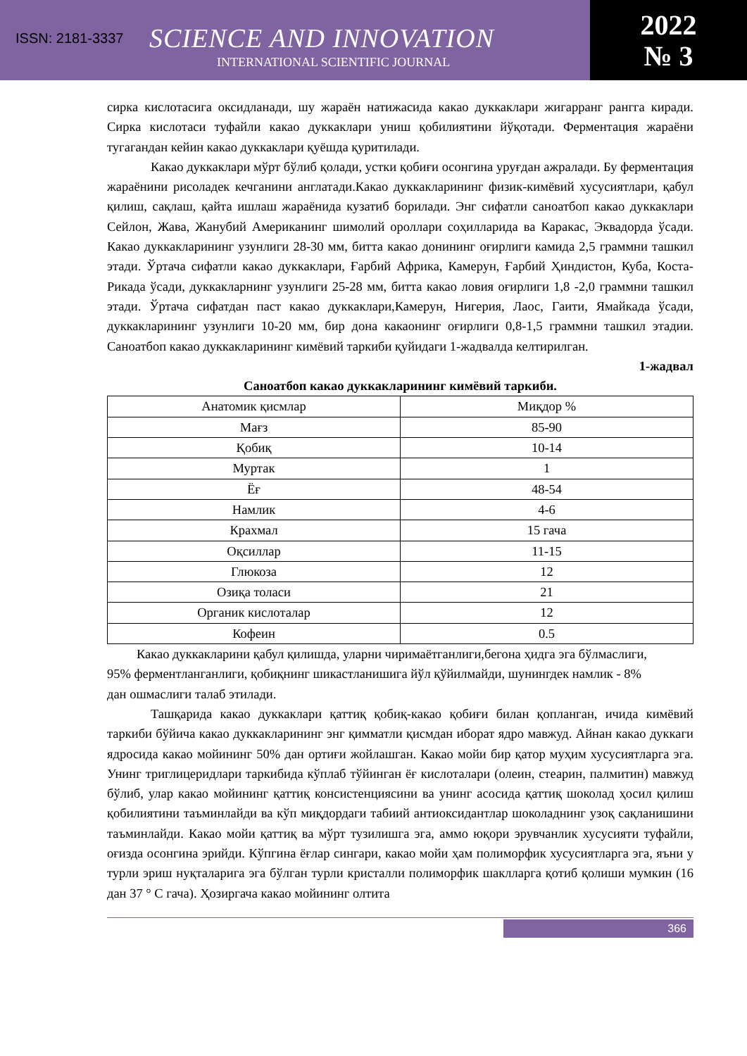ISSN: 2181-3337 SCIENCE AND INNOVATION
INTERNATIONAL SCIENTIFIC JOURNAL
2022
№ 3
сирка кислотасига оксидланади, шу жараён натижасида какао дуккаклари жигарранг рангга киради. Сирка кислотаси туфайли какао дуккаклари униш қобилиятини йўқотади. Ферментация жараёни тугагандан кейин какао дуккаклари қуёшда қуритилади.
Какао дуккаклари мўрт бўлиб қолади, устки қобиғи осонгина уруғдан ажралади. Бу ферментация жараёнини рисоладек кечганини англатади.Какао дуккакларининг физик-кимёвий хусусиятлари, қабул қилиш, сақлаш, қайта ишлаш жараёнида кузатиб борилади. Энг сифатли саноатбоп какао дуккаклари Сейлон, Жава, Жанубий Американинг шимолий ороллари соҳилларида ва Каракас, Эквадорда ўсади. Какао дуккакларининг узунлиги 28-30 мм, битта какао донининг оғирлиги камида 2,5 граммни ташкил этади. Ўртача сифатли какао дуккаклари, Ғарбий Африка, Камерун, Ғарбий Ҳиндистон, Куба, Коста-Рикада ўсади, дуккакларнинг узунлиги 25-28 мм, битта какао ловия оғирлиги 1,8 -2,0 граммни ташкил этади. Ўртача сифатдан паст какао дуккаклари,Камерун, Нигерия, Лаос, Гаити, Ямайкада ўсади, дуккакларининг узунлиги 10-20 мм, бир дона какаонинг оғирлиги 0,8-1,5 граммни ташкил этадии. Саноатбоп какао дуккакларининг кимёвий таркиби қуйидаги 1-жадвалда келтирилган.
1-жадвал
Саноатбоп какао дуккакларининг кимёвий таркиби.
| Анатомик қисмлар | Миқдор % |
| --- | --- |
| Мағз | 85-90 |
| Қобиқ | 10-14 |
| Муртак | 1 |
| Ёғ | 48-54 |
| Намлик | 4-6 |
| Крахмал | 15 гача |
| Оқсиллар | 11-15 |
| Глюкоза | 12 |
| Озиқа толаси | 21 |
| Органик кислоталар | 12 |
| Кофеин | 0.5 |
Какао дуккакларини қабул қилишда, уларни чиримаётганлиги,бегона ҳидга эга бўлмаслиги, 95% ферментланганлиги, қобиқнинг шикастланишига йўл қўйилмайди, шунингдек намлик - 8% дан ошмаслиги талаб этилади.
Ташқарида какао дуккаклари қаттиқ қобиқ-какао қобиғи билан қопланган, ичида кимёвий таркиби бўйича какао дуккакларининг энг қимматли қисмдан иборат ядро мавжуд. Айнан какао дуккаги ядросида какао мойининг 50% дан ортиғи жойлашган. Какао мойи бир қатор муҳим хусусиятларга эга. Унинг триглицеридлари таркибида кўплаб тўйинган ёғ кислоталари (олеин, стеарин, палмитин) мавжуд бўлиб, улар какао мойининг қаттиқ консистенциясини ва унинг асосида қаттиқ шоколад ҳосил қилиш қобилиятини таъминлайди ва кўп миқдордаги табиий антиоксидантлар шоколаднинг узоқ сақланишини таъминлайди. Какао мойи қаттиқ ва мўрт тузилишга эга, аммо юқори эрувчанлик хусусияти туфайли, оғизда осонгина эрийди. Кўпгина ёғлар сингари, какао мойи ҳам полиморфик хусусиятларга эга, яъни у турли эриш нуқталарига эга бўлган турли кристалли полиморфик шаклларга қотиб қолиши мумкин (16 дан 37 ° C гача). Ҳозиргача какао мойининг олтита
366